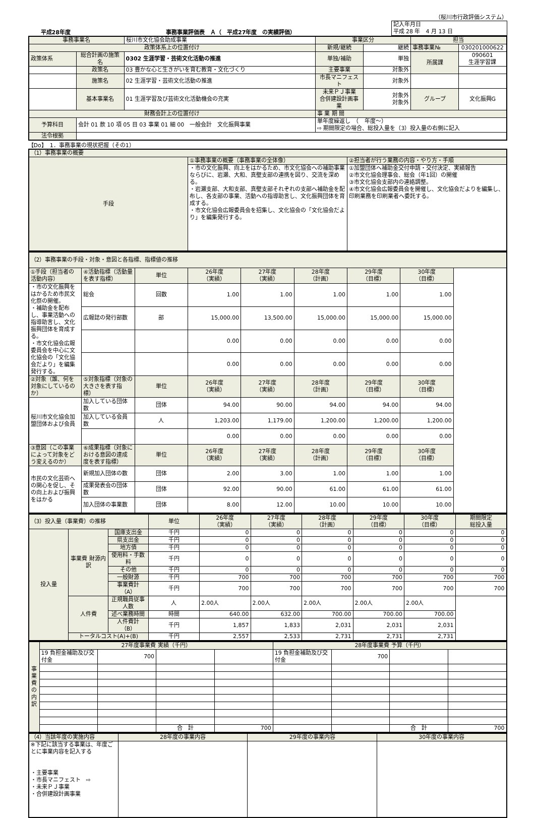（桜川市行政評価システム）
平成28年度 事務事業評価表　Ａ（　平成27年度　の実績評価）
| 記入年月日 平成 28 年 4 月 13 日 |
| 事務事業名 | | 桜川市文化協会助成事業 | 事業区分 | | 担当 | |
| 政策体系上の位置付け | | | 新規/継続 | 継続 | 事務事業№ | 030201000622 |
| 政策体系 | 総合計画の施策名 | 0302 生涯学習・芸術文化活動の推進 | 単独/補助 | 単独 | 所属課 | 090601 生涯学習課 |
| | 政策名 | 03 豊かな心と生きがいを育む教育・文化づくり | 主要事業 | 対象外 | | |
| | 施策名 | 02 生涯学習・芸術文化活動の推進 | 市長マニフェスト | 対象外 | | |
| | 基本事業名 | 01 生涯学習及び芸術文化活動機会の充実 | 未来ＰＪ事業 合併建設計画事業 | 対象外 対象外 | グループ | 文化振興G |
| 財務会計上の位置付け | | | 事 業 期 間 | | | |
| 予算科目 | 会計 01 款 10 項 05 目 03 事業 01 細 00 一般会計 文化振興事業 | | 単年度繰返し （ 年度～） ⇨ 期間限定の場合、総投入量を（3）投入量の右側に記入 | | | |
| 法令根拠 | | | | | | |
【Do】　1．事務事業の現状把握（その1）
| （1）事務事業の概要 | | |
| 手段 | ①事務事業の概要（事務事業の全体像） | ②担当者が行う業務の内容・やり方・手順 |
| | ・市の文化振興、向上をはかるため、市文化協会への補助事業ならびに、岩瀬、大和、真壁支部の連携を図り、交流を深める。 ・岩瀬支部、大和支部、真壁支部それぞれの支部へ補助金を配布し、各支部の事業、活動への指導助言し、文化振興団体を育成する。 ・市文化協会広報委員会を招集し、文化協会の「文化協会だより」を編集発行する。 | ①加盟団体へ補助金交付申請・交付決定、実績報告 ②市文化協会理事会、総会（年1回）の開催 ③市文化協会支部内の連絡調整。 ④市文化協会広報委員会を開催し、文化協会だよりを編集し、印刷業務を印刷業者へ委託する。 |
| （2）事務事業の手段・対象・意図と各指標、指標値の推移 | | | | | | | |
| ①手段（担当者の活動内容） | ④活動指標（活動量を表す指標） | 単位 | 26年度 （実績） | 27年度 （実績） | 28年度 （計画） | 29年度 （目標） | 30年度 （目標） |
| ・市の文化振興をはかるため市民文化祭の開催。 ・補助金を配布し、事業活動への指導助言し、文化振興団体を育成する。 ・市文化協会広報委員会を中心に文化協会の「文化協会だより」を編集発行する。 | 総会 | 回数 | 1.00 | 1.00 | 1.00 | 1.00 | 1.00 |
| | 広報誌の発行部数 | 部 | 15,000.00 | 13,500.00 | 15,000.00 | 15,000.00 | 15,000.00 |
| | | | 0.00 | 0.00 | 0.00 | 0.00 | 0.00 |
| | | | 0.00 | 0.00 | 0.00 | 0.00 | 0.00 |
| ②対象（誰、何を対象にしているのか） | ⑤対象指標（対象の大きさを表す指標） | 単位 | 26年度 （実績） | 27年度 （実績） | 28年度 （計画） | 29年度 （目標） | 30年度 （目標） |
| 桜川市文化協会加盟団体および会員 | 加入している団体数 | 団体 | 94.00 | 90.00 | 94.00 | 94.00 | 94.00 |
| | 加入している会員数 | 人 | 1,203.00 | 1,179.00 | 1,200.00 | 1,200.00 | 1,200.00 |
| | | | 0.00 | 0.00 | 0.00 | 0.00 | 0.00 |
| ③意図（この事業によって対象をどう変えるのか） | ⑥成果指標（対象における意図の達成度を表す指標） | 単位 | 26年度 （実績） | 27年度 （実績） | 28年度 （計画） | 29年度 （目標） | 30年度 （目標） |
| 市民の文化芸術への関心を促し、その向上および振興をはかる | 新規加入団体の数 | 団体 | 2.00 | 3.00 | 1.00 | 1.00 | 1.00 |
| | 成果発表会の団体数 | 団体 | 92.00 | 90.00 | 61.00 | 61.00 | 61.00 |
| | 加入団体の事業数 | 団体 | 8.00 | 12.00 | 10.00 | 10.00 | 10.00 |
| （3）投入量（事業費）の推移 | | | 単位 | 26年度 （実績） | 27年度 （実績） | 28年度 （計画） | 29年度 （目標） | 30年度 （目標） | 期間限定 総投入量 |
| 投入量 | 事業費 財源内訳 | 国庫支出金 | 千円 | 0 | 0 | 0 | 0 | 0 | 0 |
| | | 県支出金 | 千円 | 0 | 0 | 0 | 0 | 0 | 0 |
| | | 地方債 | 千円 | 0 | 0 | 0 | 0 | 0 | 0 |
| | | 使用料・手数料 | 千円 | 0 | 0 | 0 | 0 | 0 | 0 |
| | | その他 | 千円 | 0 | 0 | 0 | 0 | 0 | 0 |
| | | 一般財源 | 千円 | 700 | 700 | 700 | 700 | 700 | 700 |
| | | 事業費計（A） | 千円 | 700 | 700 | 700 | 700 | 700 | 700 |
| | 人件費 | 正規職員従事人数 | 人 | 2.00人 | 2.00人 | 2.00人 | 2.00人 | 2.00人 | |
| | | 述べ業務時間 | 時間 | 640.00 | 632.00 | 700.00 | 700.00 | 700.00 | |
| | | 人件費計（B） | 千円 | 1,857 | 1,833 | 2,031 | 2,031 | 2,031 | |
| | トータルコスト(A)+(B) | | 千円 | 2,557 | 2,533 | 2,731 | 2,731 | 2,731 | |
| 事業費の内訳 | 27年度事業費 実績（千円） | | | | 28年度事業費 予算（千円） | | | |
| | 19 負担金補助及び交付金 | 700 | | | 19 負担金補助及び交付金 | 700 | | |
| | | | 合 計 | 700 | | | 合 計 | 700 |
| （4）当該年度の実施内容 | 28年度の事業内容 | 29年度の事業内容 | 30年度の事業内容 |
| ※下記に該当する事業は、年度ごとに事業内容を記入する ・主要事業 ・市長マニフェスト ⇨ ・未来ＰＪ事業 ・合併建設計画事業 | | | |